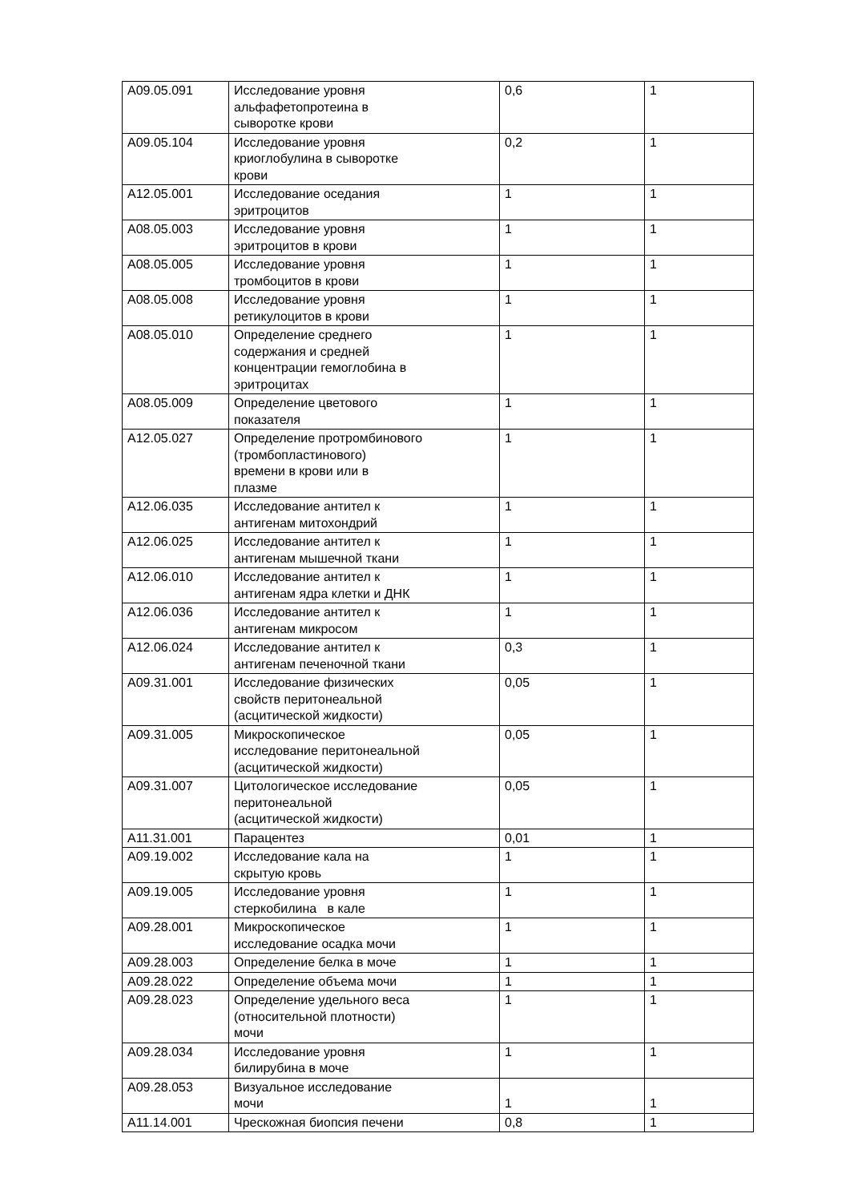| A09.05.091 | Исследование уровня альфафетопротеина в сыворотке крови | 0,6 | 1 |
| A09.05.104 | Исследование уровня криоглобулина в сыворотке крови | 0,2 | 1 |
| A12.05.001 | Исследование оседания эритроцитов | 1 | 1 |
| A08.05.003 | Исследование уровня эритроцитов в крови | 1 | 1 |
| A08.05.005 | Исследование уровня тромбоцитов в крови | 1 | 1 |
| A08.05.008 | Исследование уровня ретикулоцитов в крови | 1 | 1 |
| A08.05.010 | Определение среднего содержания и средней концентрации гемоглобина в эритроцитах | 1 | 1 |
| A08.05.009 | Определение цветового показателя | 1 | 1 |
| A12.05.027 | Определение протромбинового (тромбопластинового) времени в крови или в плазме | 1 | 1 |
| A12.06.035 | Исследование антител к антигенам митохондрий | 1 | 1 |
| A12.06.025 | Исследование антител к антигенам мышечной ткани | 1 | 1 |
| A12.06.010 | Исследование антител к антигенам ядра клетки и ДНК | 1 | 1 |
| A12.06.036 | Исследование антител к антигенам микросом | 1 | 1 |
| A12.06.024 | Исследование антител к антигенам печеночной ткани | 0,3 | 1 |
| A09.31.001 | Исследование физических свойств перитонеальной (асцитической жидкости) | 0,05 | 1 |
| A09.31.005 | Микроскопическое исследование перитонеальной (асцитической жидкости) | 0,05 | 1 |
| A09.31.007 | Цитологическое исследование перитонеальной (асцитической жидкости) | 0,05 | 1 |
| A11.31.001 | Парацентез | 0,01 | 1 |
| A09.19.002 | Исследование кала на скрытую кровь | 1 | 1 |
| A09.19.005 | Исследование уровня стеркобилина в кале | 1 | 1 |
| A09.28.001 | Микроскопическое исследование осадка мочи | 1 | 1 |
| A09.28.003 | Определение белка в моче | 1 | 1 |
| A09.28.022 | Определение объема мочи | 1 | 1 |
| A09.28.023 | Определение удельного веса (относительной плотности) мочи | 1 | 1 |
| A09.28.034 | Исследование уровня билирубина в моче | 1 | 1 |
| A09.28.053 | Визуальное исследование мочи | 1 | 1 |
| A11.14.001 | Чрескожная биопсия печени | 0,8 | 1 |